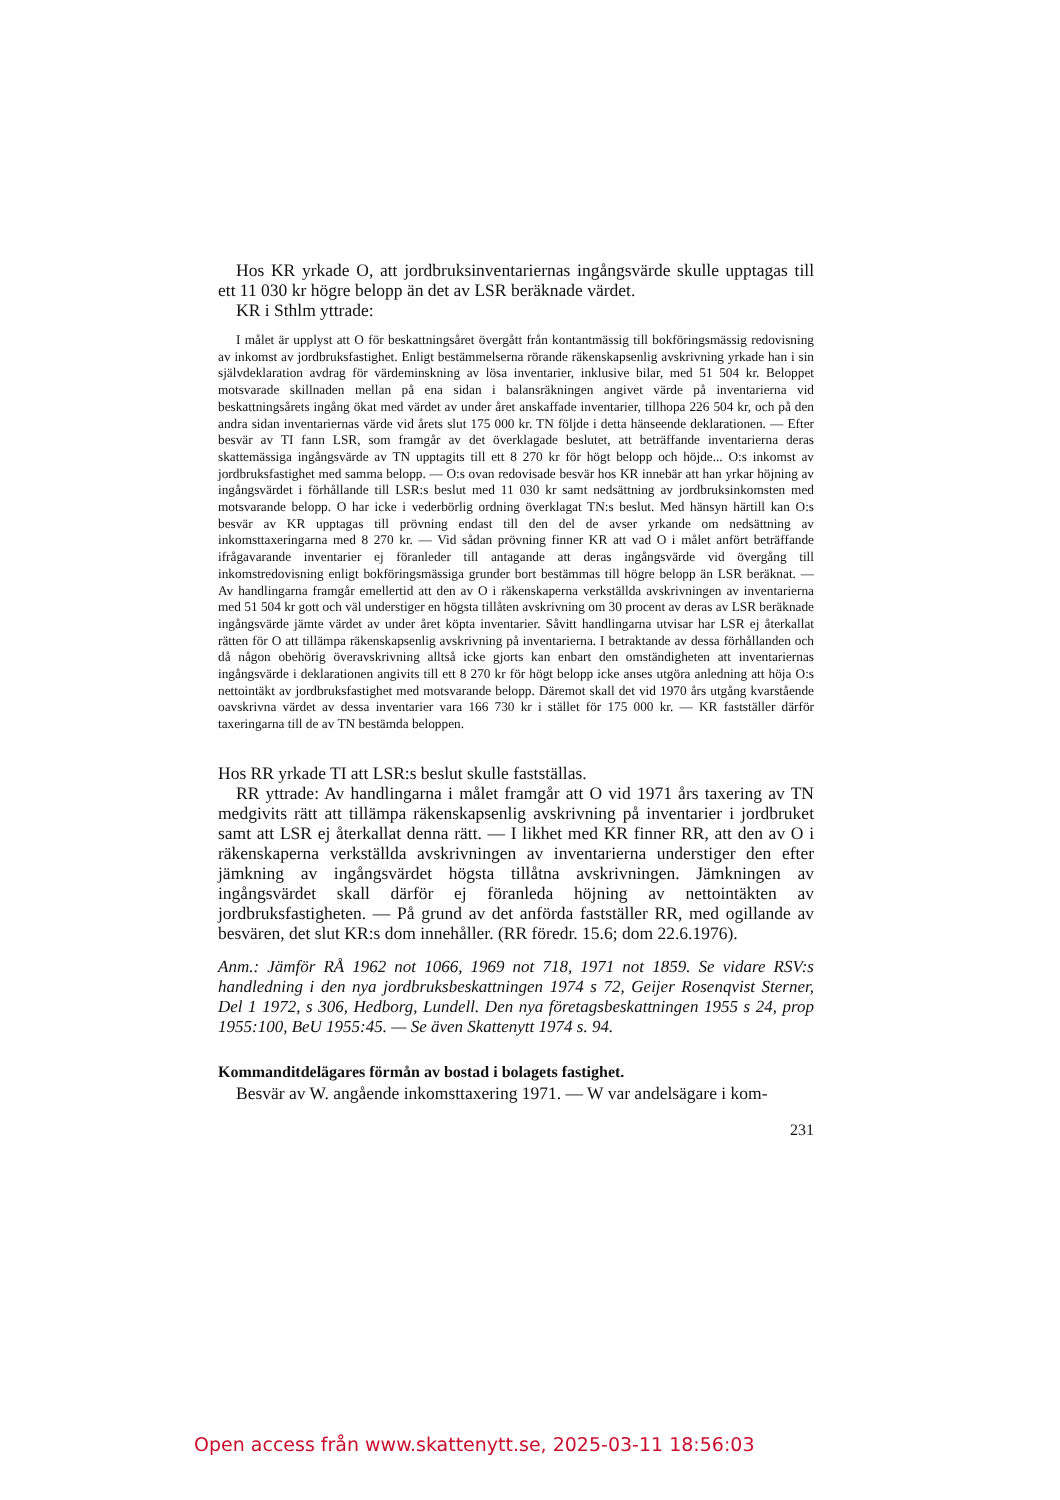Hos KR yrkade O, att jordbruksinventariernas ingångsvärde skulle upptagas till ett 11 030 kr högre belopp än det av LSR beräknade värdet.
KR i Sthlm yttrade:
I målet är upplyst att O för beskattningsåret övergått från kontantmässig till bokföringsmässig redovisning av inkomst av jordbruksfastighet. Enligt bestämmelserna rörande räkenskapsenlig avskrivning yrkade han i sin självdeklaration avdrag för värdeminskning av lösa inventarier, inklusive bilar, med 51 504 kr. Beloppet motsvarade skillnaden mellan på ena sidan i balansräkningen angivet värde på inventarierna vid beskattningsårets ingång ökat med värdet av under året anskaffade inventarier, tillhopa 226 504 kr, och på den andra sidan inventariernas värde vid årets slut 175 000 kr. TN följde i detta hänseende deklarationen. — Efter besvär av TI fann LSR, som framgår av det överklagade beslutet, att beträffande inventarierna deras skattemässiga ingångsvärde av TN upptagits till ett 8 270 kr för högt belopp och höjde... O:s inkomst av jordbruksfastighet med samma belopp. — O:s ovan redovisade besvär hos KR innebär att han yrkar höjning av ingångsvärdet i förhållande till LSR:s beslut med 11 030 kr samt nedsättning av jordbruksinkomsten med motsvarande belopp. O har icke i vederbörlig ordning överklagat TN:s beslut. Med hänsyn härtill kan O:s besvär av KR upptagas till prövning endast till den del de avser yrkande om nedsättning av inkomsttaxeringarna med 8 270 kr. — Vid sådan prövning finner KR att vad O i målet anfört beträffande ifrågavarande inventarier ej föranleder till antagande att deras ingångsvärde vid övergång till inkomstredovisning enligt bokföringsmässiga grunder bort bestämmas till högre belopp än LSR beräknat. — Av handlingarna framgår emellertid att den av O i räkenskaperna verkställda avskrivningen av inventarierna med 51 504 kr gott och väl understiger en högsta tillåten avskrivning om 30 procent av deras av LSR beräknade ingångsvärde jämte värdet av under året köpta inventarier. Såvitt handlingarna utvisar har LSR ej återkallat rätten för O att tillämpa räkenskapsenlig avskrivning på inventarierna. I betraktande av dessa förhållanden och då någon obehörig överavskrivning alltså icke gjorts kan enbart den omständigheten att inventariernas ingångsvärde i deklarationen angivits till ett 8 270 kr för högt belopp icke anses utgöra anledning att höja O:s nettointäkt av jordbruksfastighet med motsvarande belopp. Däremot skall det vid 1970 års utgång kvarstående oavskrivna värdet av dessa inventarier vara 166 730 kr i stället för 175 000 kr. — KR fastställer därför taxeringarna till de av TN bestämda beloppen.
Hos RR yrkade TI att LSR:s beslut skulle fastställas.
RR yttrade: Av handlingarna i målet framgår att O vid 1971 års taxering av TN medgivits rätt att tillämpa räkenskapsenlig avskrivning på inventarier i jordbruket samt att LSR ej återkallat denna rätt. — I likhet med KR finner RR, att den av O i räkenskaperna verkställda avskrivningen av inventarierna understiger den efter jämkning av ingångsvärdet högsta tillåtna avskrivningen. Jämkningen av ingångsvärdet skall därför ej föranleda höjning av nettointäkten av jordbruksfastigheten. — På grund av det anförda fastställer RR, med ogillande av besvären, det slut KR:s dom innehåller. (RR föredr. 15.6; dom 22.6.1976).
Anm.: Jämför RÅ 1962 not 1066, 1969 not 718, 1971 not 1859. Se vidare RSV:s handledning i den nya jordbruksbeskattningen 1974 s 72, Geijer Rosenqvist Sterner, Del 1 1972, s 306, Hedborg, Lundell. Den nya företagsbeskattningen 1955 s 24, prop 1955:100, BeU 1955:45. — Se även Skattenytt 1974 s. 94.
Kommanditdelägares förmån av bostad i bolagets fastighet.
Besvär av W. angående inkomsttaxering 1971. — W var andelsägare i kom-
231
Open access från www.skattenytt.se, 2025-03-11 18:56:03